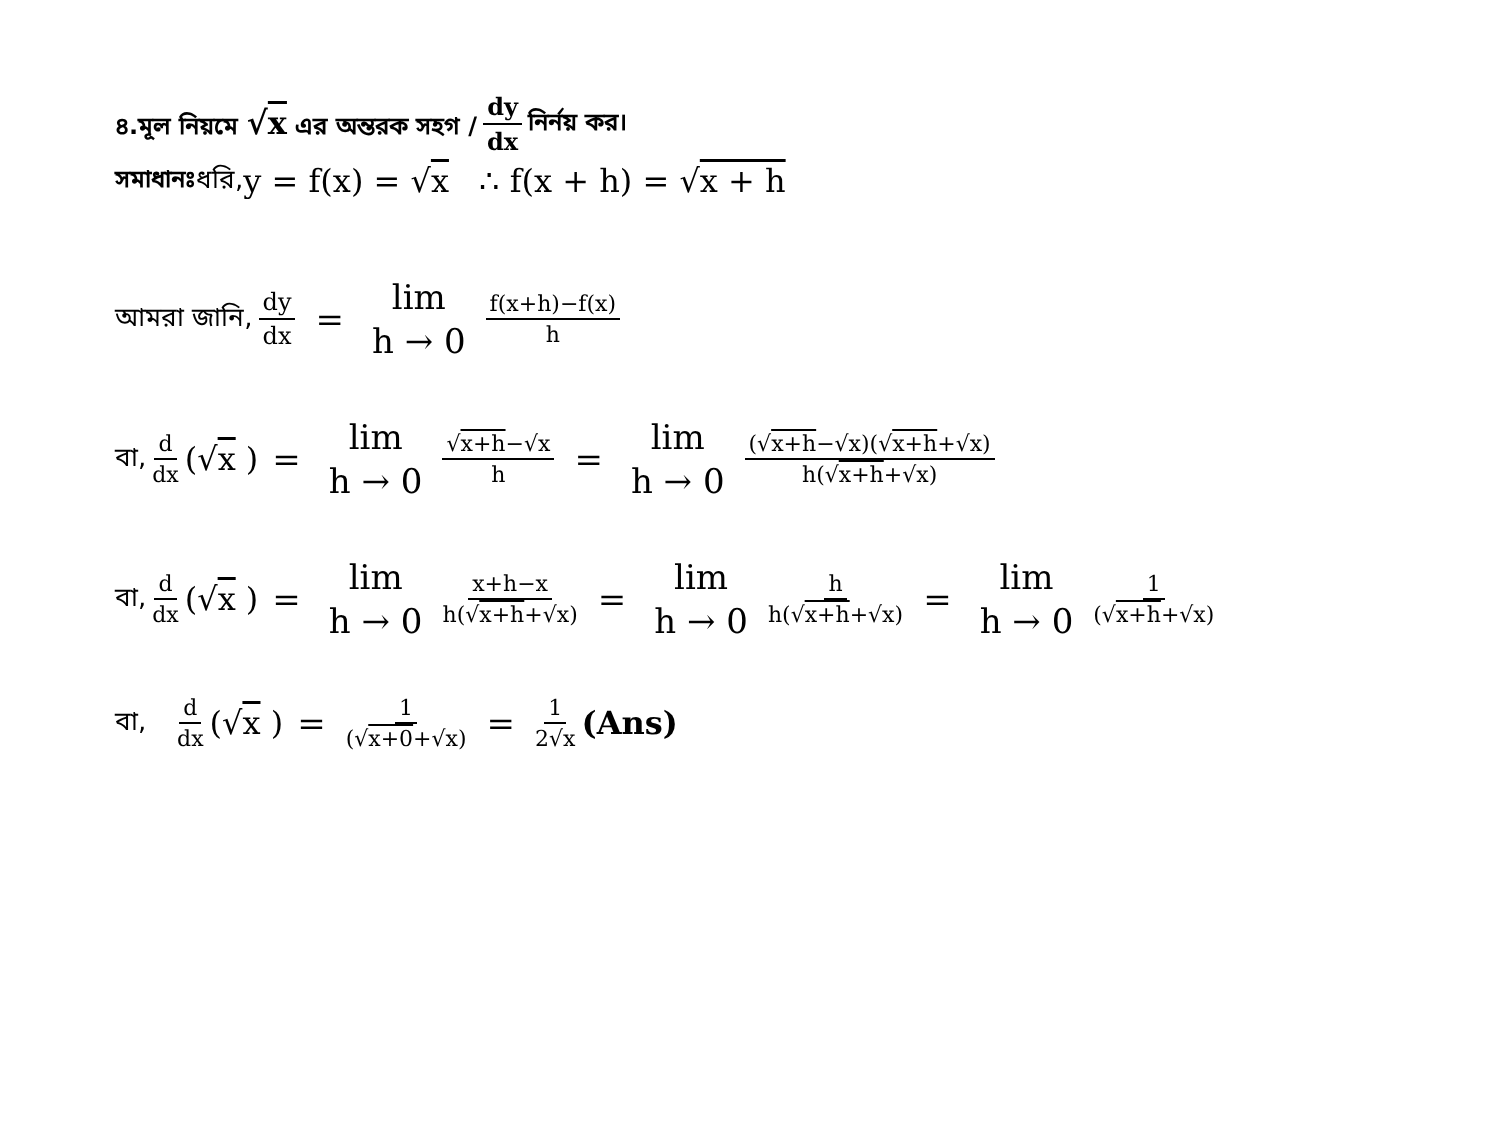৪.মূল নিয়মে √x এর অন্তরক সহগ / dy dx নির্নয় কর।
সমাধানঃ ধরি, y = f(x) = √x ∴ f(x + h) = √x + h
আমরা জানি, dy dx = lim h → 0 f(x+h)−f(x) h
বা, d dx (√x ) = lim h → 0 √x+h−√x h = lim h → 0 (√x+h−√x)(√x+h+√x) h(√x+h+√x)
বা, d dx (√x ) = lim h → 0 x+h−x h(√x+h+√x) = lim h → 0 h h(√x+h+√x) = lim h → 0 1 (√x+h+√x)
বা, d dx (√x ) = 1 (√x+0+√x) = 1 2√x (Ans)